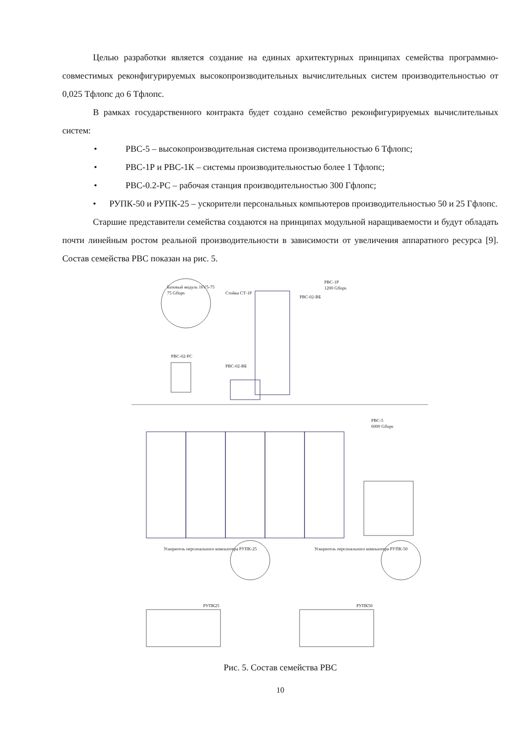Целью разработки является создание на единых архитектурных принципах семейства программно-совместимых реконфигурируемых высокопроизводительных вычислительных систем производительностью от 0,025 Тфлопс до 6 Тфлопс.
В рамках государственного контракта будет создано семейство реконфигурируемых вычислительных систем:
• РВС-5 – высокопроизводительная система производительностью 6 Тфлопс;
• РВС-1Р и РВС-1К – системы производительностью более 1 Тфлопс;
• РВС-0.2-РС – рабочая станция производительностью 300 Гфлопс;
• РУПК-50 и РУПК-25 – ускорители персональных компьютеров производительностью 50 и 25 Гфлопс.
Старшие представители семейства создаются на принципах модульной наращиваемости и будут обладать почти линейным ростом реальной производительности в зависимости от увеличения аппаратного ресурса [9]. Состав семейства РВС показан на рис. 5.
Базовый модуль 16V5-75
75 Gflops
РВС-1Р
1200 Gflops
Стойка СТ-1Р
РВС-02-ВБ
РВС-02-РС
РВС-02-ВБ
РВС-5
6000 Gflops
Ускоритель персонального компьютера РУПК-25
Ускоритель персонального компьютера РУПК-50
РУПК25
РУПК50
Рис. 5. Состав семейства РВС
10